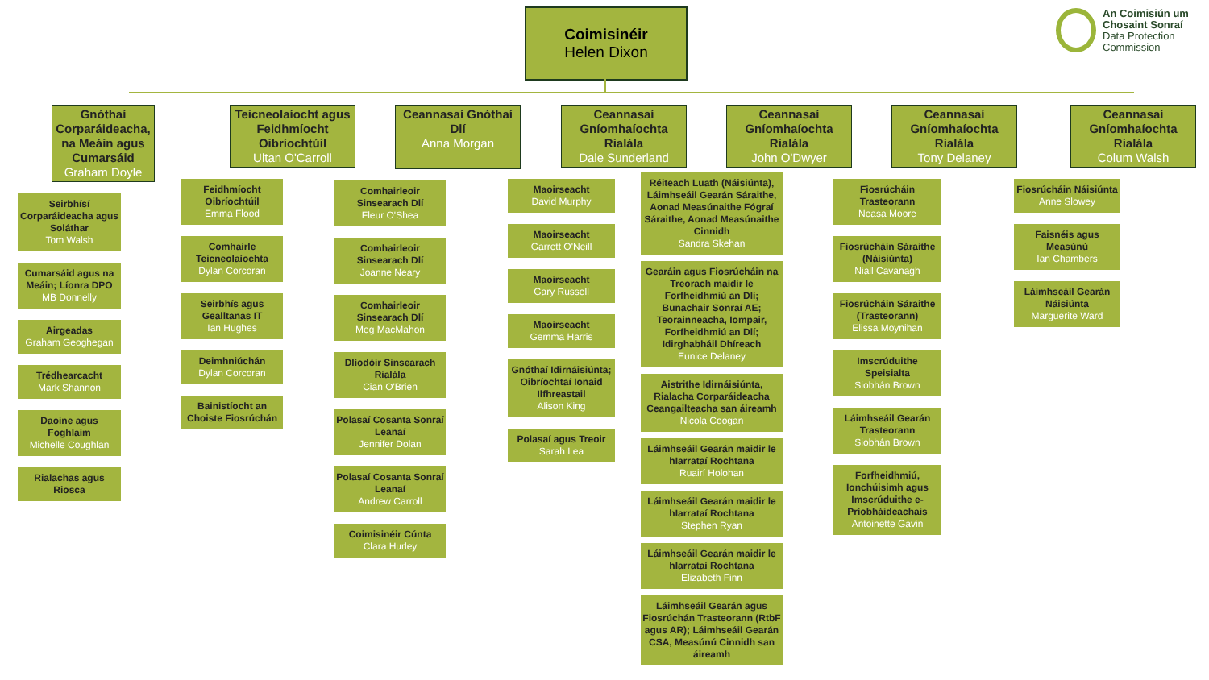Coimisinéir
Helen Dixon
An Coimisiún um
Chosaint Sonraí
Data Protection
Commission
Gnóthaí Corparáideacha, na Meáin agus Cumarsáid
Graham Doyle
Seirbhísí Corparáideacha agus Soláthar
Tom Walsh
Cumarsáid agus na Meáin; Líonra DPO
MB Donnelly
Airgeadas
Graham Geoghegan
Trédhearcacht
Mark Shannon
Daoine agus Foghlaim
Michelle Coughlan
Rialachas agus Riosca
Teicneolaíocht agus Feidhmíocht Oibríochtúil
Ultan O'Carroll
Feidhmíocht Oibríochtúil
Emma Flood
Comhairle Teicneolaíochta
Dylan Corcoran
Seirbhís agus Gealltanas IT
Ian Hughes
Deimhniúchán
Dylan Corcoran
Bainistíocht an Choiste Fiosrúchán
Ceannasaí Gnóthaí Dlí
Anna Morgan
Comhairleoir Sinsearach Dlí
Fleur O'Shea
Comhairleoir Sinsearach Dlí
Joanne Neary
Comhairleoir Sinsearach Dlí
Meg MacMahon
Dlíodóir Sinsearach Rialála
Cian O'Brien
Polasaí Cosanta Sonraí Leanaí
Jennifer Dolan
Polasaí Cosanta Sonraí Leanaí
Andrew Carroll
Coimisinéir Cúnta
Clara Hurley
Ceannasaí Gníomhaíochta Rialála
Dale Sunderland
Maoirseacht
David Murphy
Maoirseacht
Garrett O'Neill
Maoirseacht
Gary Russell
Maoirseacht
Gemma Harris
Gnóthaí Idirnáisiúnta; Oibríochtaí Ionaid Ilfhreastail
Alison King
Polasaí agus Treoir
Sarah Lea
Ceannasaí Gníomhaíochta Rialála
John O'Dwyer
Réiteach Luath (Náisiúnta), Láimhseáil Gearán Sáraithe, Aonad Measúnaithe Fógraí Sáraithe, Aonad Measúnaithe Cinnidh
Sandra Skehan
Gearáin agus Fiosrúcháin na Treorach maidir le Forfheidhmiú an Dlí; Bunachair Sonraí AE; Teorainneacha, Iompair, Forfheidhmiú an Dlí; Idirghabháil Dhíreach
Eunice Delaney
Aistrithe Idirnáisiúnta, Rialacha Corparáideacha Ceangailteacha san áireamh
Nicola Coogan
Láimhseáil Gearán maidir le hIarrataí Rochtana
Ruairí Holohan
Láimhseáil Gearán maidir le hIarrataí Rochtana
Stephen Ryan
Láimhseáil Gearán maidir le hIarrataí Rochtana
Elizabeth Finn
Láimhseáil Gearán agus Fiosrúchán Trasteorann (RtbF agus AR); Láimhseáil Gearán CSA, Measúnú Cinnidh san áireamh
Ceannasaí Gníomhaíochta Rialála
Tony Delaney
Fiosrúcháin Trasteorann
Neasa Moore
Fiosrúcháin Sáraithe (Náisiúnta)
Niall Cavanagh
Fiosrúcháin Sáraithe (Trasteorann)
Elissa Moynihan
Imscrúduithe Speisialta
Siobhán Brown
Láimhseáil Gearán Trasteorann
Siobhán Brown
Forfheidhmiú, Ionchúisimh agus Imscrúduithe e-Príobháideachais
Antoinette Gavin
Ceannasaí Gníomhaíochta Rialála
Colum Walsh
Fiosrúcháin Náisiúnta
Anne Slowey
Faisnéis agus Measúnú
Ian Chambers
Láimhseáil Gearán Náisiúnta
Marguerite Ward